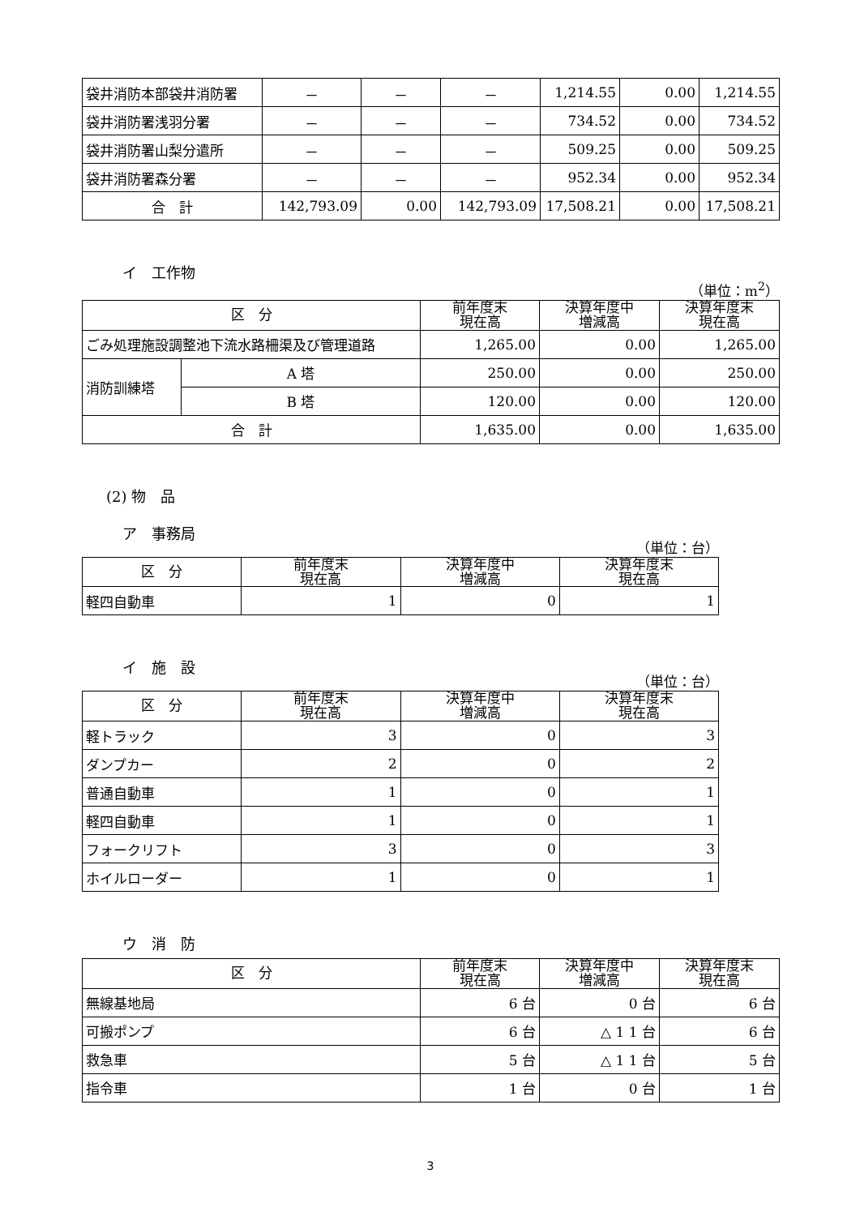| 袋井消防本部袋井消防署 | － | － | － | 1,214.55 | 0.00 | 1,214.55 |
| 袋井消防署浅羽分署 | － | － | － | 734.52 | 0.00 | 734.52 |
| 袋井消防署山梨分遣所 | － | － | － | 509.25 | 0.00 | 509.25 |
| 袋井消防署森分署 | － | － | － | 952.34 | 0.00 | 952.34 |
| 合 計 | 142,793.09 | 0.00 | 142,793.09 | 17,508.21 | 0.00 | 17,508.21 |
イ　工作物
（単位：m<sup>2</sup>）
| 区 分 | | 前年度末 現在高 | 決算年度中 増減高 | 決算年度末 現在高 |
| --- | --- | --- | --- | --- |
| ごみ処理施設調整池下流水路柵渠及び管理道路 | | 1,265.00 | 0.00 | 1,265.00 |
| 消防訓練塔 | A 塔 | 250.00 | 0.00 | 250.00 |
| | B 塔 | 120.00 | 0.00 | 120.00 |
| 合 計 | | 1,635.00 | 0.00 | 1,635.00 |
(2) 物　品
ア　事務局
（単位：台）
| 区 分 | 前年度末 現在高 | 決算年度中 増減高 | 決算年度末 現在高 |
| --- | --- | --- | --- |
| 軽四自動車 | 1 | 0 | 1 |
イ　施　設
（単位：台）
| 区 分 | 前年度末 現在高 | 決算年度中 増減高 | 決算年度末 現在高 |
| --- | --- | --- | --- |
| 軽トラック | 3 | 0 | 3 |
| ダンプカー | 2 | 0 | 2 |
| 普通自動車 | 1 | 0 | 1 |
| 軽四自動車 | 1 | 0 | 1 |
| フォークリフト | 3 | 0 | 3 |
| ホイルローダー | 1 | 0 | 1 |
ウ　消　防
| 区 分 | 前年度末 現在高 | 決算年度中 増減高 | 決算年度末 現在高 |
| --- | --- | --- | --- |
| 無線基地局 | 6 台 | 0 台 | 6 台 |
| 可搬ポンプ | 6 台 | △ 1 1 台 | 6 台 |
| 救急車 | 5 台 | △ 1 1 台 | 5 台 |
| 指令車 | 1 台 | 0 台 | 1 台 |
3